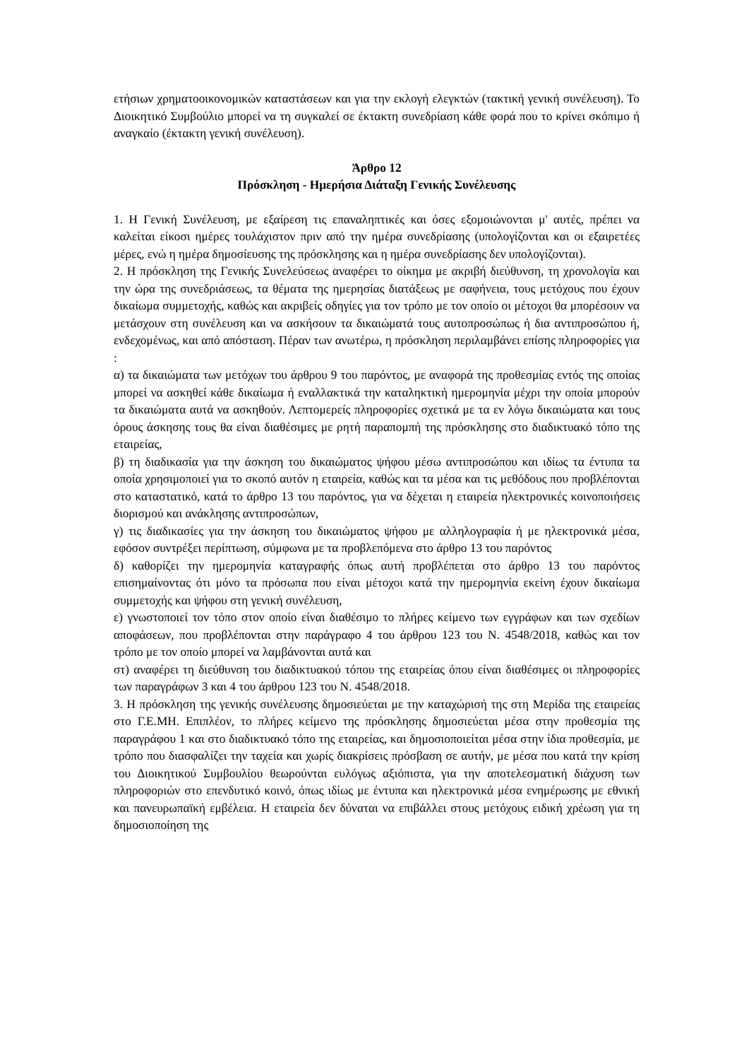ετήσιων χρηματοοικονομικών καταστάσεων και για την εκλογή ελεγκτών (τακτική γενική συνέλευση). Το Διοικητικό Συμβούλιο μπορεί να τη συγκαλεί σε έκτακτη συνεδρίαση κάθε φορά που το κρίνει σκόπιμο ή αναγκαίο (έκτακτη γενική συνέλευση).
Άρθρο 12
Πρόσκληση - Ημερήσια Διάταξη Γενικής Συνέλευσης
1. Η Γενική Συνέλευση, με εξαίρεση τις επαναληπτικές και όσες εξομοιώνονται μ' αυτές, πρέπει να καλείται είκοσι ημέρες τουλάχιστον πριν από την ημέρα συνεδρίασης (υπολογίζονται και οι εξαιρετέες μέρες, ενώ η ημέρα δημοσίευσης της πρόσκλησης και η ημέρα συνεδρίασης δεν υπολογίζονται).
2. Η πρόσκληση της Γενικής Συνελεύσεως αναφέρει το οίκημα με ακριβή διεύθυνση, τη χρονολογία και την ώρα της συνεδριάσεως, τα θέματα της ημερησίας διατάξεως με σαφήνεια, τους μετόχους που έχουν δικαίωμα συμμετοχής, καθώς και ακριβείς οδηγίες για τον τρόπο με τον οποίο οι μέτοχοι θα μπορέσουν να μετάσχουν στη συνέλευση και να ασκήσουν τα δικαιώματά τους αυτοπροσώπως ή δια αντιπροσώπου ή, ενδεχομένως, και από απόσταση. Πέραν των ανωτέρω, η πρόσκληση περιλαμβάνει επίσης πληροφορίες για :
α) τα δικαιώματα των μετόχων του άρθρου 9 του παρόντος, με αναφορά της προθεσμίας εντός της οποίας μπορεί να ασκηθεί κάθε δικαίωμα ή εναλλακτικά την καταληκτική ημερομηνία μέχρι την οποία μπορούν τα δικαιώματα αυτά να ασκηθούν. Λεπτομερείς πληροφορίες σχετικά με τα εν λόγω δικαιώματα και τους όρους άσκησης τους θα είναι διαθέσιμες με ρητή παραπομπή της πρόσκλησης στο διαδικτυακό τόπο της εταιρείας,
β) τη διαδικασία για την άσκηση του δικαιώματος ψήφου μέσω αντιπροσώπου και ιδίως τα έντυπα τα οποία χρησιμοποιεί για το σκοπό αυτόν η εταιρεία, καθώς και τα μέσα και τις μεθόδους που προβλέπονται στο καταστατικό, κατά το άρθρο 13 του παρόντος, για να δέχεται η εταιρεία ηλεκτρονικές κοινοποιήσεις διορισμού και ανάκλησης αντιπροσώπων,
γ) τις διαδικασίες για την άσκηση του δικαιώματος ψήφου με αλληλογραφία ή με ηλεκτρονικά μέσα, εφόσον συντρέξει περίπτωση, σύμφωνα με τα προβλεπόμενα στο άρθρο 13 του παρόντος
δ) καθορίζει την ημερομηνία καταγραφής όπως αυτή προβλέπεται στο άρθρο 13 του παρόντος επισημαίνοντας ότι μόνο τα πρόσωπα που είναι μέτοχοι κατά την ημερομηνία εκείνη έχουν δικαίωμα συμμετοχής και ψήφου στη γενική συνέλευση,
ε) γνωστοποιεί τον τόπο στον οποίο είναι διαθέσιμο το πλήρες κείμενο των εγγράφων και των σχεδίων αποφάσεων, που προβλέπονται στην παράγραφο 4 του άρθρου 123 του Ν. 4548/2018, καθώς και τον τρόπο με τον οποίο μπορεί να λαμβάνονται αυτά και
στ) αναφέρει τη διεύθυνση του διαδικτυακού τόπου της εταιρείας όπου είναι διαθέσιμες οι πληροφορίες των παραγράφων 3 και 4 του άρθρου 123 του Ν. 4548/2018.
3. Η πρόσκληση της γενικής συνέλευσης δημοσιεύεται με την καταχώρισή της στη Μερίδα της εταιρείας στο Γ.Ε.ΜΗ. Επιπλέον, το πλήρες κείμενο της πρόσκλησης δημοσιεύεται μέσα στην προθεσμία της παραγράφου 1 και στο διαδικτυακό τόπο της εταιρείας, και δημοσιοποιείται μέσα στην ίδια προθεσμία, με τρόπο που διασφαλίζει την ταχεία και χωρίς διακρίσεις πρόσβαση σε αυτήν, με μέσα που κατά την κρίση του Διοικητικού Συμβουλίου θεωρούνται ευλόγως αξιόπιστα, για την αποτελεσματική διάχυση των πληροφοριών στο επενδυτικό κοινό, όπως ιδίως με έντυπα και ηλεκτρονικά μέσα ενημέρωσης με εθνική και πανευρωπαϊκή εμβέλεια. Η εταιρεία δεν δύναται να επιβάλλει στους μετόχους ειδική χρέωση για τη δημοσιοποίηση της